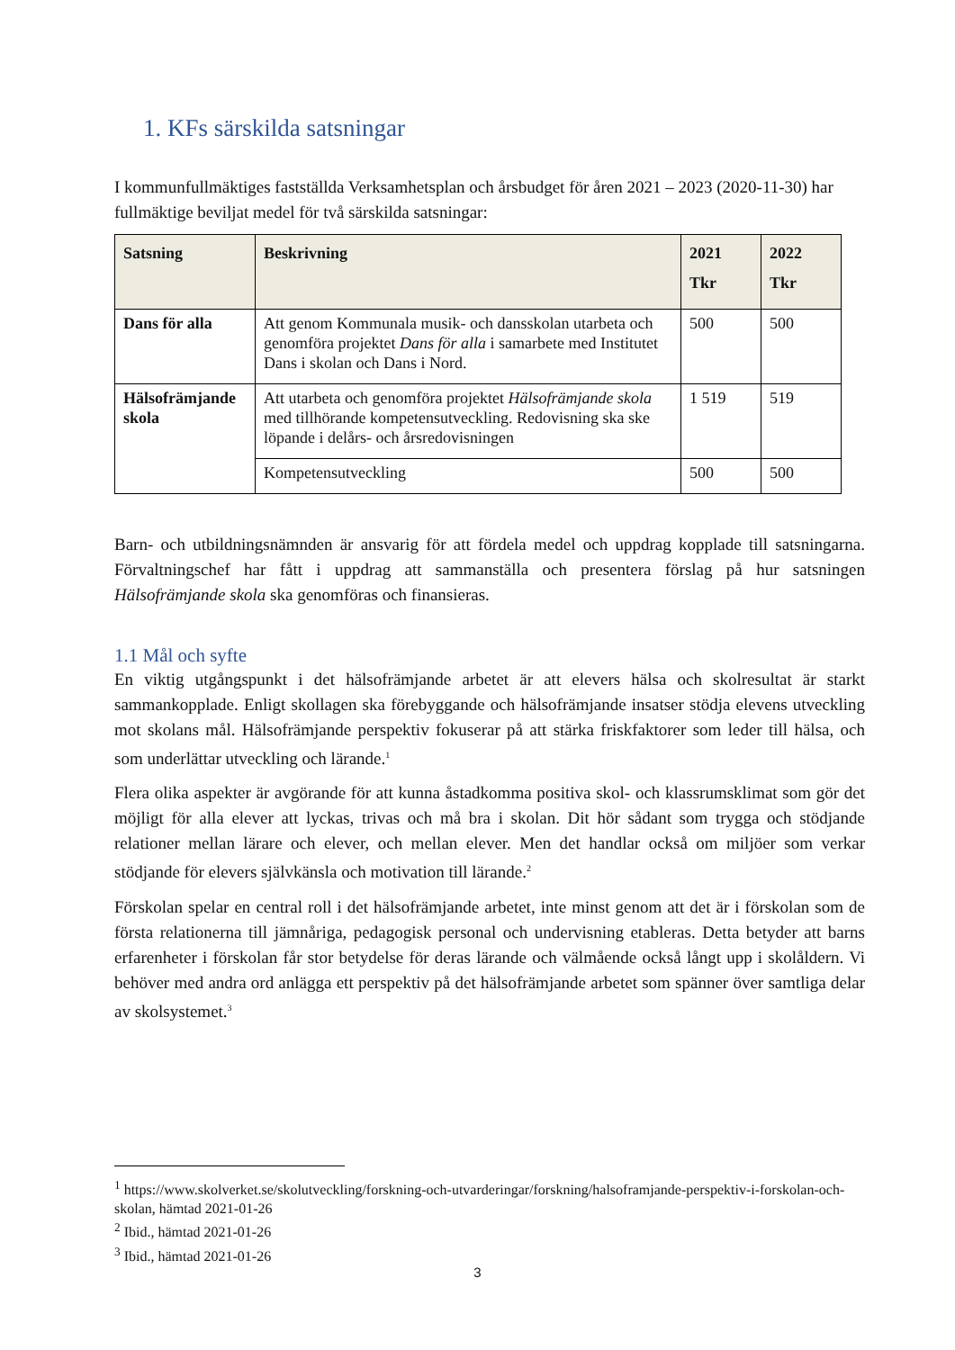1. KFs särskilda satsningar
I kommunfullmäktiges fastställda Verksamhetsplan och årsbudget för åren 2021 – 2023 (2020-11-30) har fullmäktige beviljat medel för två särskilda satsningar:
| Satsning | Beskrivning | 2021 Tkr | 2022 Tkr |
| --- | --- | --- | --- |
| Dans för alla | Att genom Kommunala musik- och dansskolan utarbeta och genomföra projektet Dans för alla i samarbete med Institutet Dans i skolan och Dans i Nord. | 500 | 500 |
| Hälsofrämjande skola | Att utarbeta och genomföra projektet Hälsofrämjande skola med tillhörande kompetensutveckling. Redovisning ska ske löpande i delårs- och årsredovisningen | 1 519 | 519 |
| | Kompetensutveckling | 500 | 500 |
Barn- och utbildningsnämnden är ansvarig för att fördela medel och uppdrag kopplade till satsningarna. Förvaltningschef har fått i uppdrag att sammanställa och presentera förslag på hur satsningen Hälsofrämjande skola ska genomföras och finansieras.
1.1 Mål och syfte
En viktig utgångspunkt i det hälsofrämjande arbetet är att elevers hälsa och skolresultat är starkt sammankopplade. Enligt skollagen ska förebyggande och hälsofrämjande insatser stödja elevens utveckling mot skolans mål. Hälsofrämjande perspektiv fokuserar på att stärka friskfaktorer som leder till hälsa, och som underlättar utveckling och lärande.<sup>1</sup>
Flera olika aspekter är avgörande för att kunna åstadkomma positiva skol- och klassrumsklimat som gör det möjligt för alla elever att lyckas, trivas och må bra i skolan. Dit hör sådant som trygga och stödjande relationer mellan lärare och elever, och mellan elever. Men det handlar också om miljöer som verkar stödjande för elevers självkänsla och motivation till lärande.<sup>2</sup>
Förskolan spelar en central roll i det hälsofrämjande arbetet, inte minst genom att det är i förskolan som de första relationerna till jämnåriga, pedagogisk personal och undervisning etableras. Detta betyder att barns erfarenheter i förskolan får stor betydelse för deras lärande och välmående också långt upp i skolåldern. Vi behöver med andra ord anlägga ett perspektiv på det hälsofrämjande arbetet som spänner över samtliga delar av skolsystemet.<sup>3</sup>
<sup>1</sup> https://www.skolverket.se/skolutveckling/forskning-och-utvarderingar/forskning/halsoframjande-perspektiv-i-forskolan-och-skolan, hämtad 2021-01-26
<sup>2</sup> Ibid., hämtad 2021-01-26
<sup>3</sup> Ibid., hämtad 2021-01-26
3